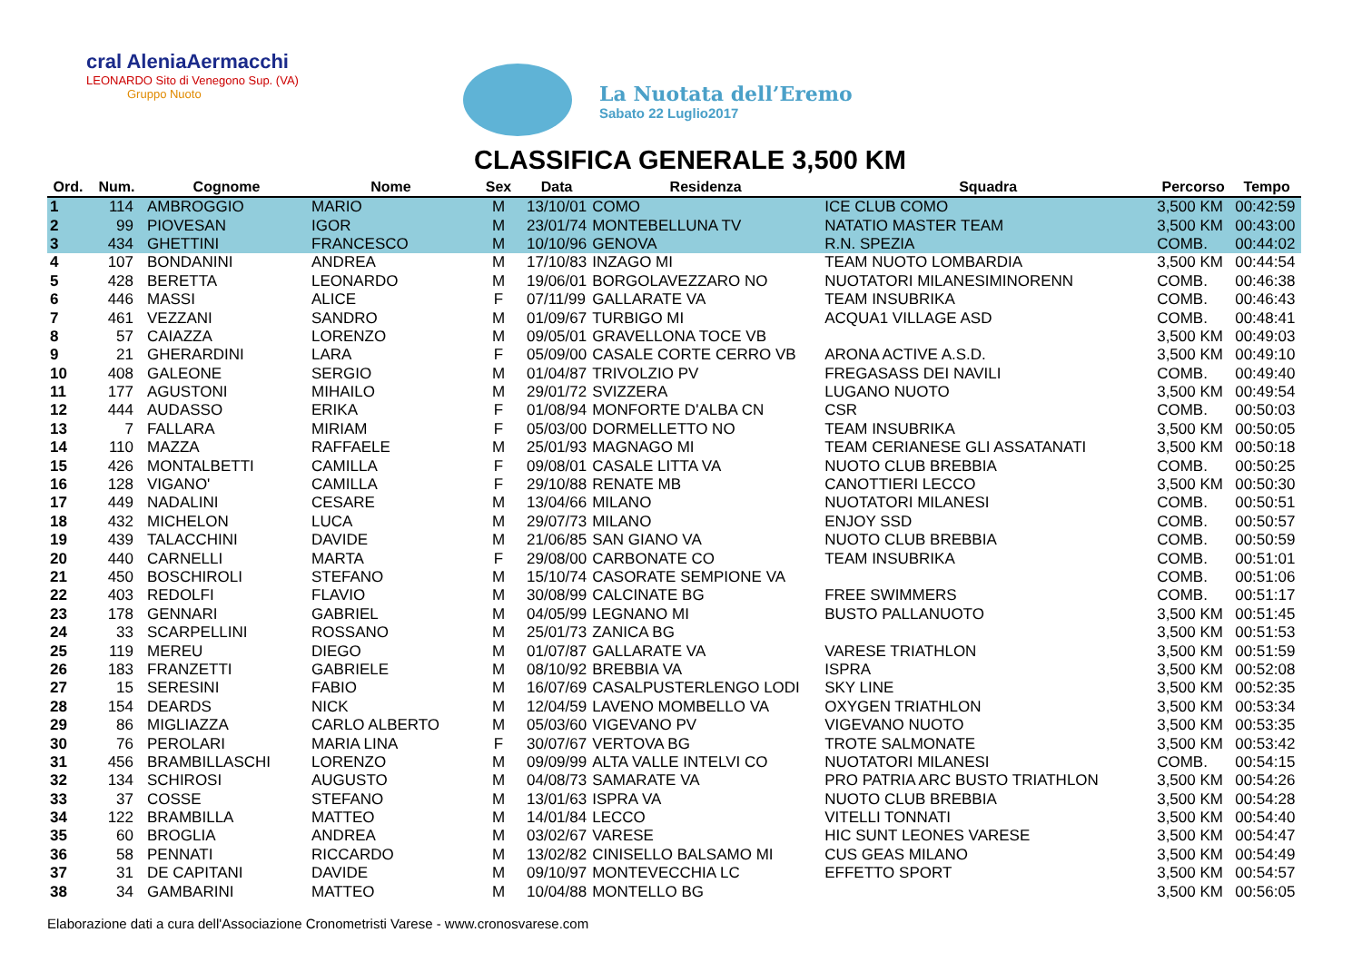cral AleniaAermacchi
LEONARDO Sito di Venegono Sup. (VA)
Gruppo Nuoto
La Nuotata dell’Eremo
Sabato 22 Luglio2017
CLASSIFICA GENERALE 3,500 KM
| Ord. | Num. | Cognome | Nome | Sex | Data | Residenza | Squadra | Percorso | Tempo |
| --- | --- | --- | --- | --- | --- | --- | --- | --- | --- |
| 1 | 114 | AMBROGGIO | MARIO | M | 13/10/01 | COMO | ICE CLUB COMO | 3,500 KM | 00:42:59 |
| 2 | 99 | PIOVESAN | IGOR | M | 23/01/74 | MONTEBELLUNA TV | NATATIO MASTER TEAM | 3,500 KM | 00:43:00 |
| 3 | 434 | GHETTINI | FRANCESCO | M | 10/10/96 | GENOVA | R.N. SPEZIA | COMB. | 00:44:02 |
| 4 | 107 | BONDANINI | ANDREA | M | 17/10/83 | INZAGO MI | TEAM NUOTO LOMBARDIA | 3,500 KM | 00:44:54 |
| 5 | 428 | BERETTA | LEONARDO | M | 19/06/01 | BORGOLAVEZZARO NO | NUOTATORI MILANESIMINORENN | COMB. | 00:46:38 |
| 6 | 446 | MASSI | ALICE | F | 07/11/99 | GALLARATE VA | TEAM INSUBRIKA | COMB. | 00:46:43 |
| 7 | 461 | VEZZANI | SANDRO | M | 01/09/67 | TURBIGO MI | ACQUA1 VILLAGE ASD | COMB. | 00:48:41 |
| 8 | 57 | CAIAZZA | LORENZO | M | 09/05/01 | GRAVELLONA TOCE VB | | 3,500 KM | 00:49:03 |
| 9 | 21 | GHERARDINI | LARA | F | 05/09/00 | CASALE CORTE CERRO VB | ARONA ACTIVE A.S.D. | 3,500 KM | 00:49:10 |
| 10 | 408 | GALEONE | SERGIO | M | 01/04/87 | TRIVOLZIO PV | FREGASASS DEI NAVILI | COMB. | 00:49:40 |
| 11 | 177 | AGUSTONI | MIHAILO | M | 29/01/72 | SVIZZERA | LUGANO NUOTO | 3,500 KM | 00:49:54 |
| 12 | 444 | AUDASSO | ERIKA | F | 01/08/94 | MONFORTE D'ALBA CN | CSR | COMB. | 00:50:03 |
| 13 | 7 | FALLARA | MIRIAM | F | 05/03/00 | DORMELLETTO NO | TEAM INSUBRIKA | 3,500 KM | 00:50:05 |
| 14 | 110 | MAZZA | RAFFAELE | M | 25/01/93 | MAGNAGO MI | TEAM CERIANESE GLI ASSATANATI | 3,500 KM | 00:50:18 |
| 15 | 426 | MONTALBETTI | CAMILLA | F | 09/08/01 | CASALE LITTA VA | NUOTO CLUB BREBBIA | COMB. | 00:50:25 |
| 16 | 128 | VIGANO' | CAMILLA | F | 29/10/88 | RENATE MB | CANOTTIERI LECCO | 3,500 KM | 00:50:30 |
| 17 | 449 | NADALINI | CESARE | M | 13/04/66 | MILANO | NUOTATORI MILANESI | COMB. | 00:50:51 |
| 18 | 432 | MICHELON | LUCA | M | 29/07/73 | MILANO | ENJOY SSD | COMB. | 00:50:57 |
| 19 | 439 | TALACCHINI | DAVIDE | M | 21/06/85 | SAN GIANO VA | NUOTO CLUB BREBBIA | COMB. | 00:50:59 |
| 20 | 440 | CARNELLI | MARTA | F | 29/08/00 | CARBONATE CO | TEAM INSUBRIKA | COMB. | 00:51:01 |
| 21 | 450 | BOSCHIROLI | STEFANO | M | 15/10/74 | CASORATE SEMPIONE VA | | COMB. | 00:51:06 |
| 22 | 403 | REDOLFI | FLAVIO | M | 30/08/99 | CALCINATE BG | FREE SWIMMERS | COMB. | 00:51:17 |
| 23 | 178 | GENNARI | GABRIEL | M | 04/05/99 | LEGNANO MI | BUSTO PALLANUOTO | 3,500 KM | 00:51:45 |
| 24 | 33 | SCARPELLINI | ROSSANO | M | 25/01/73 | ZANICA BG | | 3,500 KM | 00:51:53 |
| 25 | 119 | MEREU | DIEGO | M | 01/07/87 | GALLARATE VA | VARESE TRIATHLON | 3,500 KM | 00:51:59 |
| 26 | 183 | FRANZETTI | GABRIELE | M | 08/10/92 | BREBBIA VA | ISPRA | 3,500 KM | 00:52:08 |
| 27 | 15 | SERESINI | FABIO | M | 16/07/69 | CASALPUSTERLENGO LODI | SKY LINE | 3,500 KM | 00:52:35 |
| 28 | 154 | DEARDS | NICK | M | 12/04/59 | LAVENO MOMBELLO VA | OXYGEN TRIATHLON | 3,500 KM | 00:53:34 |
| 29 | 86 | MIGLIAZZA | CARLO ALBERTO | M | 05/03/60 | VIGEVANO PV | VIGEVANO NUOTO | 3,500 KM | 00:53:35 |
| 30 | 76 | PEROLARI | MARIA LINA | F | 30/07/67 | VERTOVA BG | TROTE SALMONATE | 3,500 KM | 00:53:42 |
| 31 | 456 | BRAMBILLASCHI | LORENZO | M | 09/09/99 | ALTA VALLE INTELVI CO | NUOTATORI MILANESI | COMB. | 00:54:15 |
| 32 | 134 | SCHIROSI | AUGUSTO | M | 04/08/73 | SAMARATE VA | PRO PATRIA ARC BUSTO TRIATHLON | 3,500 KM | 00:54:26 |
| 33 | 37 | COSSE | STEFANO | M | 13/01/63 | ISPRA VA | NUOTO CLUB BREBBIA | 3,500 KM | 00:54:28 |
| 34 | 122 | BRAMBILLA | MATTEO | M | 14/01/84 | LECCO | VITELLI TONNATI | 3,500 KM | 00:54:40 |
| 35 | 60 | BROGLIA | ANDREA | M | 03/02/67 | VARESE | HIC SUNT LEONES VARESE | 3,500 KM | 00:54:47 |
| 36 | 58 | PENNATI | RICCARDO | M | 13/02/82 | CINISELLO BALSAMO MI | CUS GEAS MILANO | 3,500 KM | 00:54:49 |
| 37 | 31 | DE CAPITANI | DAVIDE | M | 09/10/97 | MONTEVECCHIA LC | EFFETTO SPORT | 3,500 KM | 00:54:57 |
| 38 | 34 | GAMBARINI | MATTEO | M | 10/04/88 | MONTELLO BG | | 3,500 KM | 00:56:05 |
Elaborazione dati a cura dell'Associazione Cronometristi Varese - www.cronosvarese.com